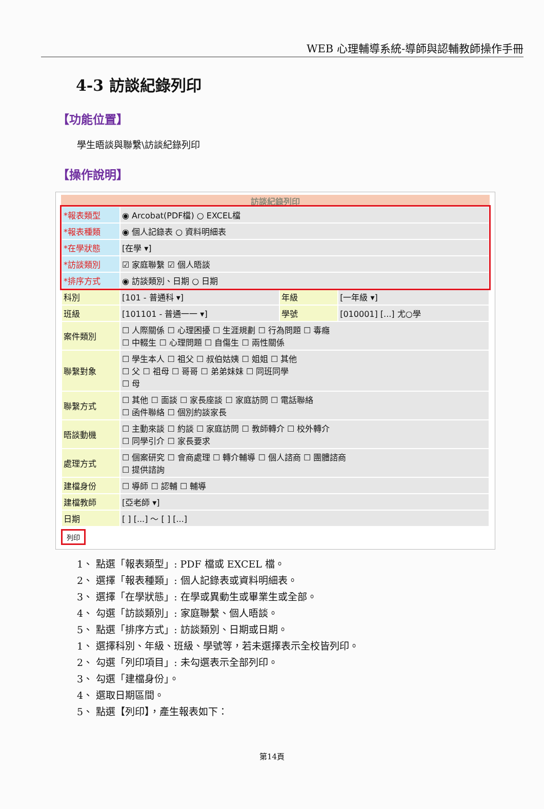WEB 心理輔導系統-導師與認輔教師操作手冊
4-3 訪談紀錄列印
【功能位置】
學生晤談與聯繫\訪談紀錄列印
【操作說明】
訪談紀錄列印
| *報表類型 | ◉ Arcobat(PDF檔) ○ EXCEL檔 | | |
| *報表種類 | ◉ 個人記錄表 ○ 資料明細表 | | |
| *在學狀態 | [在學 ▾] | | |
| *訪談類別 | ☑ 家庭聯繫 ☑ 個人晤談 | | |
| *排序方式 | ◉ 訪談類別、日期 ○ 日期 | | |
| 科別 | [101 - 普通科 ▾] | 年級 | [一年級 ▾] |
| 班級 | [101101 - 普通一一 ▾] | 學號 | [010001] [...] 尤○學 |
| 案件類別 | ☐ 人際關係 ☐ 心理困擾 ☐ 生涯規劃 ☐ 行為問題 ☐ 毒癮 ☐ 中輟生 ☐ 心理問題 ☐ 自傷生 ☐ 兩性關係 | | |
| 聯繫對象 | ☐ 學生本人 ☐ 祖父 ☐ 叔伯姑姨 ☐ 姐姐 ☐ 其他 ☐ 父 ☐ 祖母 ☐ 哥哥 ☐ 弟弟妹妹 ☐ 同班同學 ☐ 母 | | |
| 聯繫方式 | ☐ 其他 ☐ 面談 ☐ 家長座談 ☐ 家庭訪問 ☐ 電話聯絡 ☐ 函件聯絡 ☐ 個別約談家長 | | |
| 晤談動機 | ☐ 主動來談 ☐ 約談 ☐ 家庭訪問 ☐ 教師轉介 ☐ 校外轉介 ☐ 同學引介 ☐ 家長要求 | | |
| 處理方式 | ☐ 個案研究 ☐ 會商處理 ☐ 轉介輔導 ☐ 個人諮商 ☐ 團體諮商 ☐ 提供諮詢 | | |
| 建檔身份 | ☐ 導師 ☐ 認輔 ☐ 輔導 | | |
| 建檔教師 | [亞老師 ▾] | | |
| 日期 | [ ] [...] ～ [ ] [...] | | |
列印
1、 點選「報表類型」: PDF 檔或 EXCEL 檔。
2、 選擇「報表種類」: 個人記錄表或資料明細表。
3、 選擇「在學狀態」: 在學或異動生或畢業生或全部。
4、 勾選「訪談類別」: 家庭聯繫、個人晤談。
5、 點選「排序方式」: 訪談類別、日期或日期。
1、 選擇科別、年級、班級、學號等，若未選擇表示全校皆列印。
2、 勾選「列印項目」: 未勾選表示全部列印。
3、 勾選「建檔身份」。
4、 選取日期區間。
5、 點選【列印】，產生報表如下：
第14頁